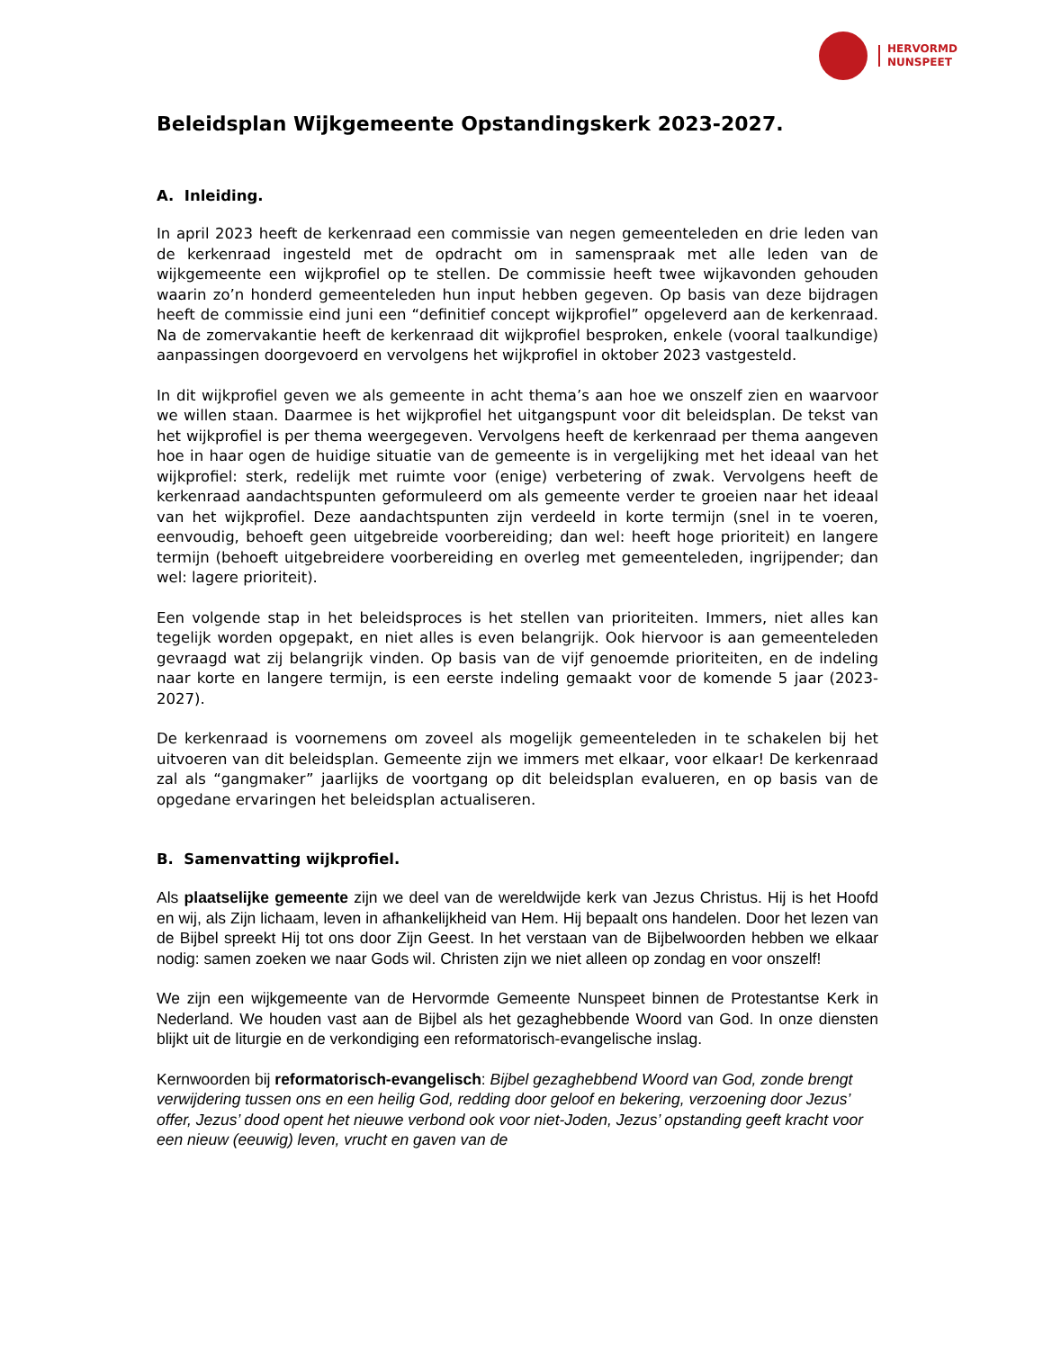HERVORMD
NUNSPEET
Beleidsplan Wijkgemeente Opstandingskerk 2023-2027.
A. Inleiding.
In april 2023 heeft de kerkenraad een commissie van negen gemeenteleden en drie leden van de kerkenraad ingesteld met de opdracht om in samenspraak met alle leden van de wijkgemeente een wijkprofiel op te stellen. De commissie heeft twee wijkavonden gehouden waarin zo’n honderd gemeenteleden hun input hebben gegeven. Op basis van deze bijdragen heeft de commissie eind juni een “definitief concept wijkprofiel” opgeleverd aan de kerkenraad. Na de zomervakantie heeft de kerkenraad dit wijkprofiel besproken, enkele (vooral taalkundige) aanpassingen doorgevoerd en vervolgens het wijkprofiel in oktober 2023 vastgesteld.
In dit wijkprofiel geven we als gemeente in acht thema’s aan hoe we onszelf zien en waarvoor we willen staan. Daarmee is het wijkprofiel het uitgangspunt voor dit beleidsplan. De tekst van het wijkprofiel is per thema weergegeven. Vervolgens heeft de kerkenraad per thema aangeven hoe in haar ogen de huidige situatie van de gemeente is in vergelijking met het ideaal van het wijkprofiel: sterk, redelijk met ruimte voor (enige) verbetering of zwak. Vervolgens heeft de kerkenraad aandachtspunten geformuleerd om als gemeente verder te groeien naar het ideaal van het wijkprofiel. Deze aandachtspunten zijn verdeeld in korte termijn (snel in te voeren, eenvoudig, behoeft geen uitgebreide voorbereiding; dan wel: heeft hoge prioriteit) en langere termijn (behoeft uitgebreidere voorbereiding en overleg met gemeenteleden, ingrijpender; dan wel: lagere prioriteit).
Een volgende stap in het beleidsproces is het stellen van prioriteiten. Immers, niet alles kan tegelijk worden opgepakt, en niet alles is even belangrijk. Ook hiervoor is aan gemeenteleden gevraagd wat zij belangrijk vinden. Op basis van de vijf genoemde prioriteiten, en de indeling naar korte en langere termijn, is een eerste indeling gemaakt voor de komende 5 jaar (2023-2027).
De kerkenraad is voornemens om zoveel als mogelijk gemeenteleden in te schakelen bij het uitvoeren van dit beleidsplan. Gemeente zijn we immers met elkaar, voor elkaar! De kerkenraad zal als “gangmaker” jaarlijks de voortgang op dit beleidsplan evalueren, en op basis van de opgedane ervaringen het beleidsplan actualiseren.
B. Samenvatting wijkprofiel.
Als plaatselijke gemeente zijn we deel van de wereldwijde kerk van Jezus Christus. Hij is het Hoofd en wij, als Zijn lichaam, leven in afhankelijkheid van Hem. Hij bepaalt ons handelen. Door het lezen van de Bijbel spreekt Hij tot ons door Zijn Geest. In het verstaan van de Bijbelwoorden hebben we elkaar nodig: samen zoeken we naar Gods wil. Christen zijn we niet alleen op zondag en voor onszelf!
We zijn een wijkgemeente van de Hervormde Gemeente Nunspeet binnen de Protestantse Kerk in Nederland. We houden vast aan de Bijbel als het gezaghebbende Woord van God. In onze diensten blijkt uit de liturgie en de verkondiging een reformatorisch-evangelische inslag.
Kernwoorden bij reformatorisch-evangelisch: Bijbel gezaghebbend Woord van God, zonde brengt verwijdering tussen ons en een heilig God, redding door geloof en bekering, verzoening door Jezus’ offer, Jezus’ dood opent het nieuwe verbond ook voor niet-Joden, Jezus’ opstanding geeft kracht voor een nieuw (eeuwig) leven, vrucht en gaven van de